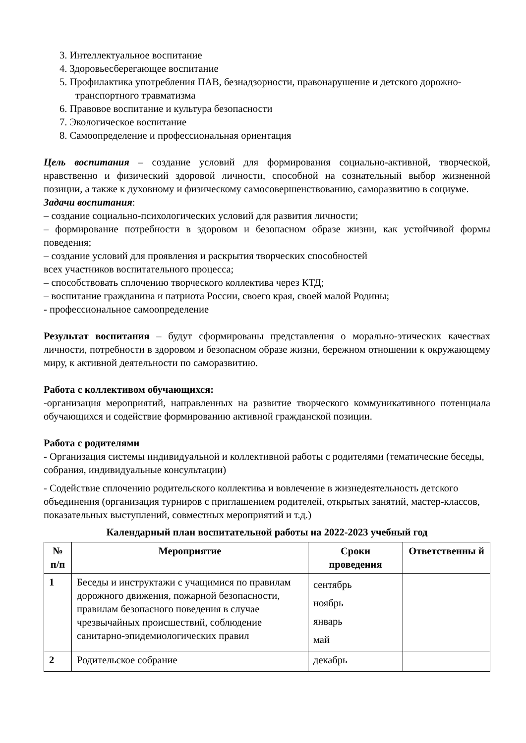3. Интеллектуальное воспитание
4. Здоровьесберегающее воспитание
5. Профилактика употребления ПАВ, безнадзорности, правонарушение и детского дорожно-транспортного травматизма
6. Правовое воспитание и культура безопасности
7. Экологическое воспитание
8. Самоопределение и профессиональная ориентация
Цель воспитания – создание условий для формирования социально-активной, творческой, нравственно и физический здоровой личности, способной на сознательный выбор жизненной позиции, а также к духовному и физическому самосовершенствованию, саморазвитию в социуме.
Задачи воспитания:
‒ создание социально-психологических условий для развития личности;
‒ формирование потребности в здоровом и безопасном образе жизни, как устойчивой формы поведения;
‒ создание условий для проявления и раскрытия творческих способностей
всех участников воспитательного процесса;
‒ способствовать сплочению творческого коллектива через КТД;
‒ воспитание гражданина и патриота России, своего края, своей малой Родины;
- профессиональное самоопределение
Результат воспитания – будут сформированы представления о морально-этических качествах личности, потребности в здоровом и безопасном образе жизни, бережном отношении к окружающему миру, к активной деятельности по саморазвитию.
Работа с коллективом обучающихся:
-организация мероприятий, направленных на развитие творческого коммуникативного потенциала обучающихся и содействие формированию активной гражданской позиции.
Работа с родителями
- Организация системы индивидуальной и коллективной работы с родителями (тематические беседы, собрания, индивидуальные консультации)
- Содействие сплочению родительского коллектива и вовлечение в жизнедеятельность детского объединения (организация турниров с приглашением родителей, открытых занятий, мастер-классов, показательных выступлений, совместных мероприятий и т.д.)
Календарный план воспитательной работы на 2022-2023 учебный год
| № п/п | Мероприятие | Сроки проведения | Ответственны й |
| --- | --- | --- | --- |
| 1 | Беседы и инструктажи с учащимися по правилам дорожного движения, пожарной безопасности, правилам безопасного поведения в случае чрезвычайных происшествий, соблюдение санитарно-эпидемиологических правил | сентябрь ноябрь январь май | |
| 2 | Родительское собрание | декабрь | |